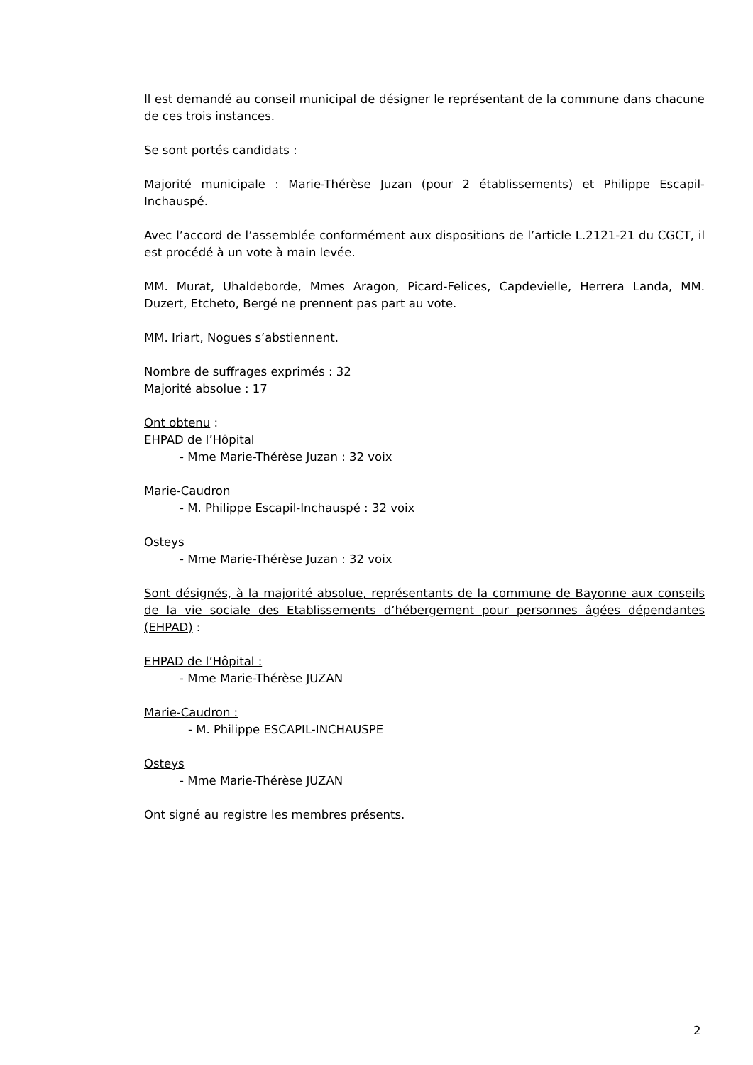Il est demandé au conseil municipal de désigner le représentant de la commune dans chacune de ces trois instances.
Se sont portés candidats :
Majorité municipale : Marie-Thérèse Juzan (pour 2 établissements) et Philippe Escapil-Inchauspé.
Avec l’accord de l’assemblée conformément aux dispositions de l’article L.2121-21 du CGCT, il est procédé à un vote à main levée.
MM. Murat, Uhaldeborde, Mmes Aragon, Picard-Felices, Capdevielle, Herrera Landa, MM. Duzert, Etcheto, Bergé ne prennent pas part au vote.
MM. Iriart, Nogues s’abstiennent.
Nombre de suffrages exprimés : 32
Majorité absolue : 17
Ont obtenu :
EHPAD de l’Hôpital
- Mme Marie-Thérèse Juzan : 32 voix
Marie-Caudron
- M. Philippe Escapil-Inchauspé : 32 voix
Osteys
- Mme Marie-Thérèse Juzan : 32 voix
Sont désignés, à la majorité absolue, représentants de la commune de Bayonne aux conseils de la vie sociale des Etablissements d’hébergement pour personnes âgées dépendantes (EHPAD) :
EHPAD de l’Hôpital :
- Mme Marie-Thérèse JUZAN
Marie-Caudron :
- M. Philippe ESCAPIL-INCHAUSPE
Osteys
- Mme Marie-Thérèse JUZAN
Ont signé au registre les membres présents.
2